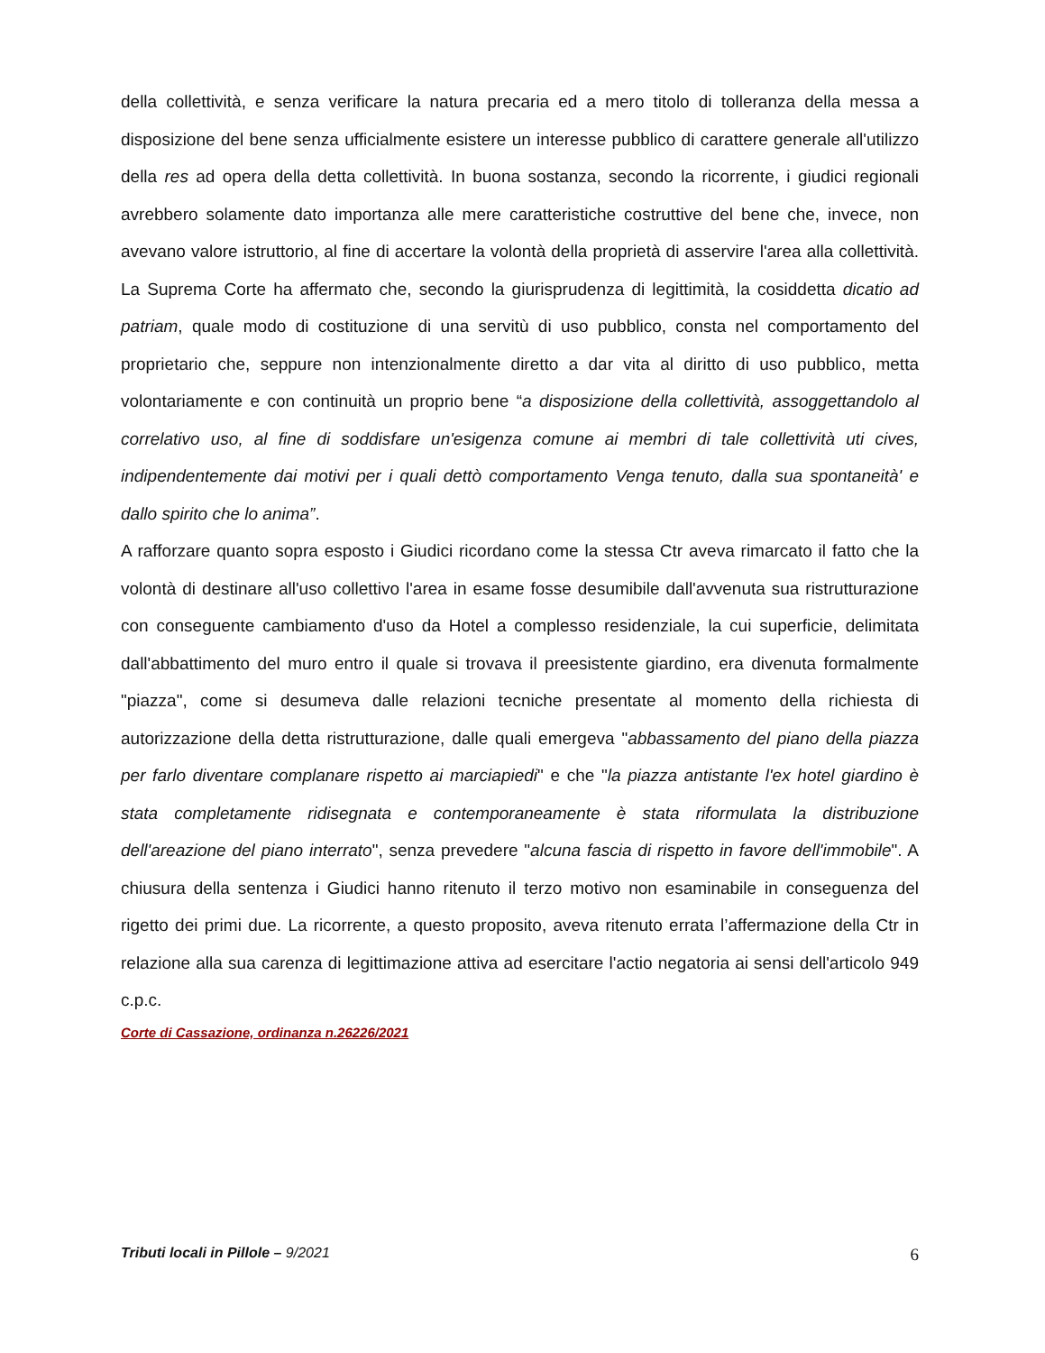della collettività, e senza verificare la natura precaria ed a mero titolo di tolleranza della messa a disposizione del bene senza ufficialmente esistere un interesse pubblico di carattere generale all'utilizzo della res ad opera della detta collettività. In buona sostanza, secondo la ricorrente, i giudici regionali avrebbero solamente dato importanza alle mere caratteristiche costruttive del bene che, invece, non avevano valore istruttorio, al fine di accertare la volontà della proprietà di asservire l'area alla collettività. La Suprema Corte ha affermato che, secondo la giurisprudenza di legittimità, la cosiddetta dicatio ad patriam, quale modo di costituzione di una servitù di uso pubblico, consta nel comportamento del proprietario che, seppure non intenzionalmente diretto a dar vita al diritto di uso pubblico, metta volontariamente e con continuità un proprio bene “a disposizione della collettività, assoggettandolo al correlativo uso, al fine di soddisfare un'esigenza comune ai membri di tale collettività uti cives, indipendentemente dai motivi per i quali dettò comportamento Venga tenuto, dalla sua spontaneità' e dallo spirito che lo anima”.
A rafforzare quanto sopra esposto i Giudici ricordano come la stessa Ctr aveva rimarcato il fatto che la volontà di destinare all'uso collettivo l'area in esame fosse desumibile dall'avvenuta sua ristrutturazione con conseguente cambiamento d'uso da Hotel a complesso residenziale, la cui superficie, delimitata dall'abbattimento del muro entro il quale si trovava il preesistente giardino, era divenuta formalmente "piazza", come si desumeva dalle relazioni tecniche presentate al momento della richiesta di autorizzazione della detta ristrutturazione, dalle quali emergeva "abbassamento del piano della piazza per farlo diventare complanare rispetto ai marciapiedi" e che "la piazza antistante l'ex hotel giardino è stata completamente ridisegnata e contemporaneamente è stata riformulata la distribuzione dell'areazione del piano interrato", senza prevedere "alcuna fascia di rispetto in favore dell'immobile". A chiusura della sentenza i Giudici hanno ritenuto il terzo motivo non esaminabile in conseguenza del rigetto dei primi due. La ricorrente, a questo proposito, aveva ritenuto errata l’affermazione della Ctr in relazione alla sua carenza di legittimazione attiva ad esercitare l'actio negatoria ai sensi dell'articolo 949 c.p.c.
Corte di Cassazione, ordinanza n.26226/2021
Tributi locali in Pillole – 9/2021 6